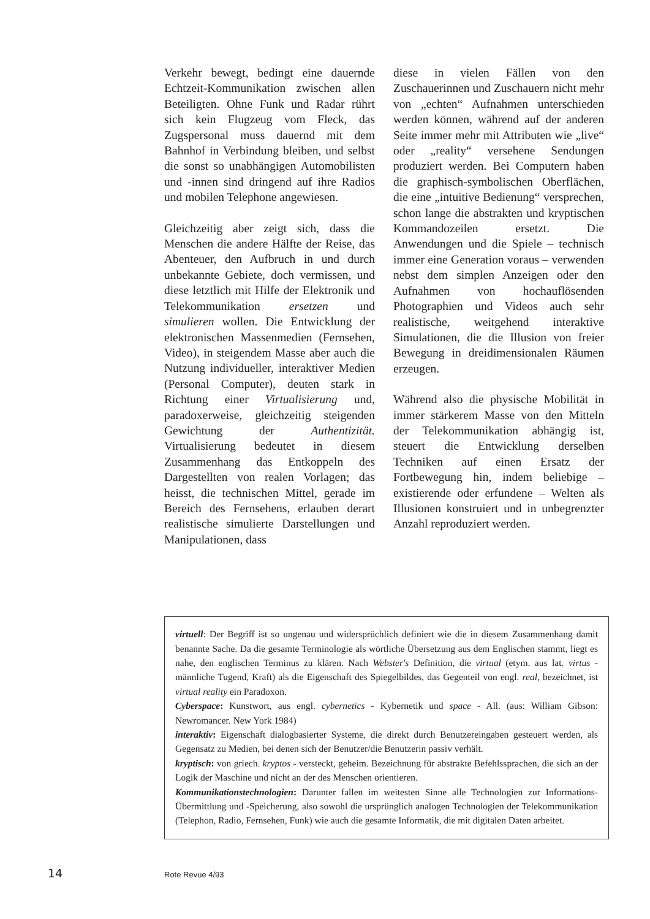Verkehr bewegt, bedingt eine dauernde Echtzeit-Kommunikation zwischen allen Beteiligten. Ohne Funk und Radar rührt sich kein Flugzeug vom Fleck, das Zugspersonal muss dauernd mit dem Bahnhof in Verbindung bleiben, und selbst die sonst so unabhängigen Automobilisten und -innen sind dringend auf ihre Radios und mobilen Telephone angewiesen.
Gleichzeitig aber zeigt sich, dass die Menschen die andere Hälfte der Reise, das Abenteuer, den Aufbruch in und durch unbekannte Gebiete, doch vermissen, und diese letztlich mit Hilfe der Elektronik und Telekommunikation ersetzen und simulieren wollen. Die Entwicklung der elektronischen Massenmedien (Fernsehen, Video), in steigendem Masse aber auch die Nutzung individueller, interaktiver Medien (Personal Computer), deuten stark in Richtung einer Virtualisierung und, paradoxerweise, gleichzeitig steigenden Gewichtung der Authentizität. Virtualisierung bedeutet in diesem Zusammenhang das Entkoppeln des Dargestellten von realen Vorlagen; das heisst, die technischen Mittel, gerade im Bereich des Fernsehens, erlauben derart realistische simulierte Darstellungen und Manipulationen, dass
diese in vielen Fällen von den Zuschauerinnen und Zuschauern nicht mehr von „echten“ Aufnahmen unterschieden werden können, während auf der anderen Seite immer mehr mit Attributen wie „live“ oder „reality“ versehene Sendungen produziert werden. Bei Computern haben die graphisch-symbolischen Oberflächen, die eine „intuitive Bedienung“ versprechen, schon lange die abstrakten und kryptischen Kommandozeilen ersetzt. Die Anwendungen und die Spiele – technisch immer eine Generation voraus – verwenden nebst dem simplen Anzeigen oder den Aufnahmen von hochauflösenden Photographien und Videos auch sehr realistische, weitgehend interaktive Simulationen, die die Illusion von freier Bewegung in dreidimensionalen Räumen erzeugen.
Während also die physische Mobilität in immer stärkerem Masse von den Mitteln der Telekommunikation abhängig ist, steuert die Entwicklung derselben Techniken auf einen Ersatz der Fortbewegung hin, indem beliebige – existierende oder erfundene – Welten als Illusionen konstruiert und in unbegrenzter Anzahl reproduziert werden.
virtuell: Der Begriff ist so ungenau und widersprüchlich definiert wie die in diesem Zusammenhang damit benannte Sache. Da die gesamte Terminologie als wörtliche Übersetzung aus dem Englischen stammt, liegt es nahe, den englischen Terminus zu klären. Nach Webster's Definition, die virtual (etym. aus lat. virtus - männliche Tugend, Kraft) als die Eigenschaft des Spiegelbildes, das Gegenteil von engl. real, bezeichnet, ist virtual reality ein Paradoxon.
Cyberspace: Kunstwort, aus engl. cybernetics - Kybernetik und space - All. (aus: William Gibson: Newromancer. New York 1984)
interaktiv: Eigenschaft dialogbasierter Systeme, die direkt durch Benutzereingaben gesteuert werden, als Gegensatz zu Medien, bei denen sich der Benutzer/die Benutzerin passiv verhält.
kryptisch: von griech. kryptos - versteckt, geheim. Bezeichnung für abstrakte Befehlssprachen, die sich an der Logik der Maschine und nicht an der des Menschen orientieren.
Kommunikationstechnologien: Darunter fallen im weitesten Sinne alle Technologien zur Informations-Übermittlung und -Speicherung, also sowohl die ursprünglich analogen Technologien der Telekommunikation (Telephon, Radio, Fernsehen, Funk) wie auch die gesamte Informatik, die mit digitalen Daten arbeitet.
14 Rote Revue 4/93